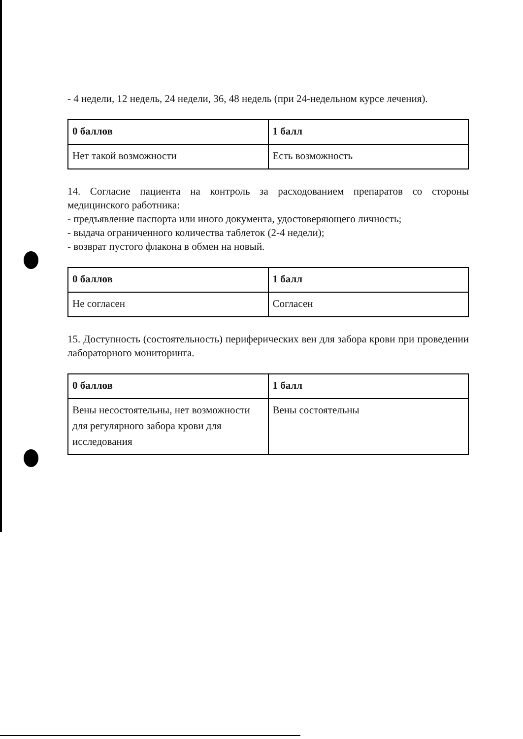- 4 недели, 12 недель, 24 недели, 36, 48 недель (при 24-недельном курсе лечения).
| 0 баллов | 1 балл |
| --- | --- |
| Нет такой возможности | Есть возможность |
14. Согласие пациента на контроль за расходованием препаратов со стороны медицинского работника:
- предъявление паспорта или иного документа, удостоверяющего личность;
- выдача ограниченного количества таблеток (2-4 недели);
- возврат пустого флакона в обмен на новый.
| 0 баллов | 1 балл |
| --- | --- |
| Не согласен | Согласен |
15. Доступность (состоятельность) периферических вен для забора крови при проведении лабораторного мониторинга.
| 0 баллов | 1 балл |
| --- | --- |
| Вены несостоятельны, нет возможности для регулярного забора крови для исследования | Вены состоятельны |